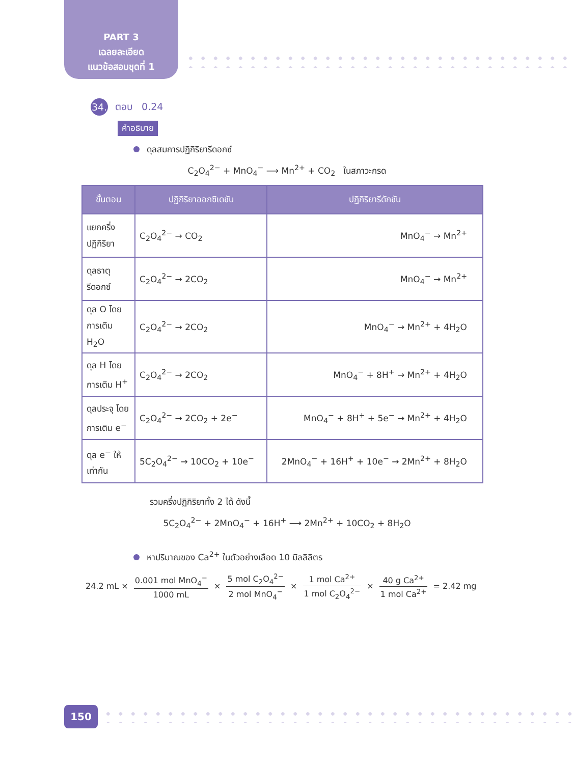PART 3
เฉลยละเอียด
แนวข้อสอบชุดที่ 1
34.
ตอบ 0.24
คำอธิบาย
ดุลสมการปฏิกิริยารีดอกซ์
C<sub>2</sub>O<sub>4</sub><sup>2−</sup> + MnO<sub>4</sub><sup>−</sup> ⟶ Mn<sup>2+</sup> + CO<sub>2</sub> ในสภาวะกรด
| ขั้นตอน | ปฏิกิริยาออกซิเดชัน | ปฏิกิริยารีดักชัน |
| --- | --- | --- |
| แยกครึ่ง ปฏิกิริยา | C<sub>2</sub>O<sub>4</sub><sup>2−</sup> → CO<sub>2</sub> | MnO<sub>4</sub><sup>−</sup> → Mn<sup>2+</sup> |
| ดุลธาตุ รีดอกซ์ | C<sub>2</sub>O<sub>4</sub><sup>2−</sup> → 2CO<sub>2</sub> | MnO<sub>4</sub><sup>−</sup> → Mn<sup>2+</sup> |
| ดุล O โดย การเติม H<sub>2</sub>O | C<sub>2</sub>O<sub>4</sub><sup>2−</sup> → 2CO<sub>2</sub> | MnO<sub>4</sub><sup>−</sup> → Mn<sup>2+</sup> + 4H<sub>2</sub>O |
| ดุล H โดย การเติม H<sup>+</sup> | C<sub>2</sub>O<sub>4</sub><sup>2−</sup> → 2CO<sub>2</sub> | MnO<sub>4</sub><sup>−</sup> + 8H<sup>+</sup> → Mn<sup>2+</sup> + 4H<sub>2</sub>O |
| ดุลประจุ โดย การเติม e<sup>−</sup> | C<sub>2</sub>O<sub>4</sub><sup>2−</sup> → 2CO<sub>2</sub> + 2e<sup>−</sup> | MnO<sub>4</sub><sup>−</sup> + 8H<sup>+</sup> + 5e<sup>−</sup> → Mn<sup>2+</sup> + 4H<sub>2</sub>O |
| ดุล e<sup>−</sup> ให้ เท่ากัน | 5C<sub>2</sub>O<sub>4</sub><sup>2−</sup> → 10CO<sub>2</sub> + 10e<sup>−</sup> | 2MnO<sub>4</sub><sup>−</sup> + 16H<sup>+</sup> + 10e<sup>−</sup> → 2Mn<sup>2+</sup> + 8H<sub>2</sub>O |
รวมครึ่งปฏิกิริยาทั้ง 2 ได้ ดังนี้
5C<sub>2</sub>O<sub>4</sub><sup>2−</sup> + 2MnO<sub>4</sub><sup>−</sup> + 16H<sup>+</sup> ⟶ 2Mn<sup>2+</sup> + 10CO<sub>2</sub> + 8H<sub>2</sub>O
หาปริมาณของ Ca<sup>2+</sup> ในตัวอย่างเลือด 10 มิลลิลิตร
24.2 mL × 0.001 mol MnO<sub>4</sub><sup>−</sup> 1000 mL × 5 mol C<sub>2</sub>O<sub>4</sub><sup>2−</sup> 2 mol MnO<sub>4</sub><sup>−</sup> × 1 mol Ca<sup>2+</sup> 1 mol C<sub>2</sub>O<sub>4</sub><sup>2−</sup> × 40 g Ca<sup>2+</sup> 1 mol Ca<sup>2+</sup> = 2.42 mg
150